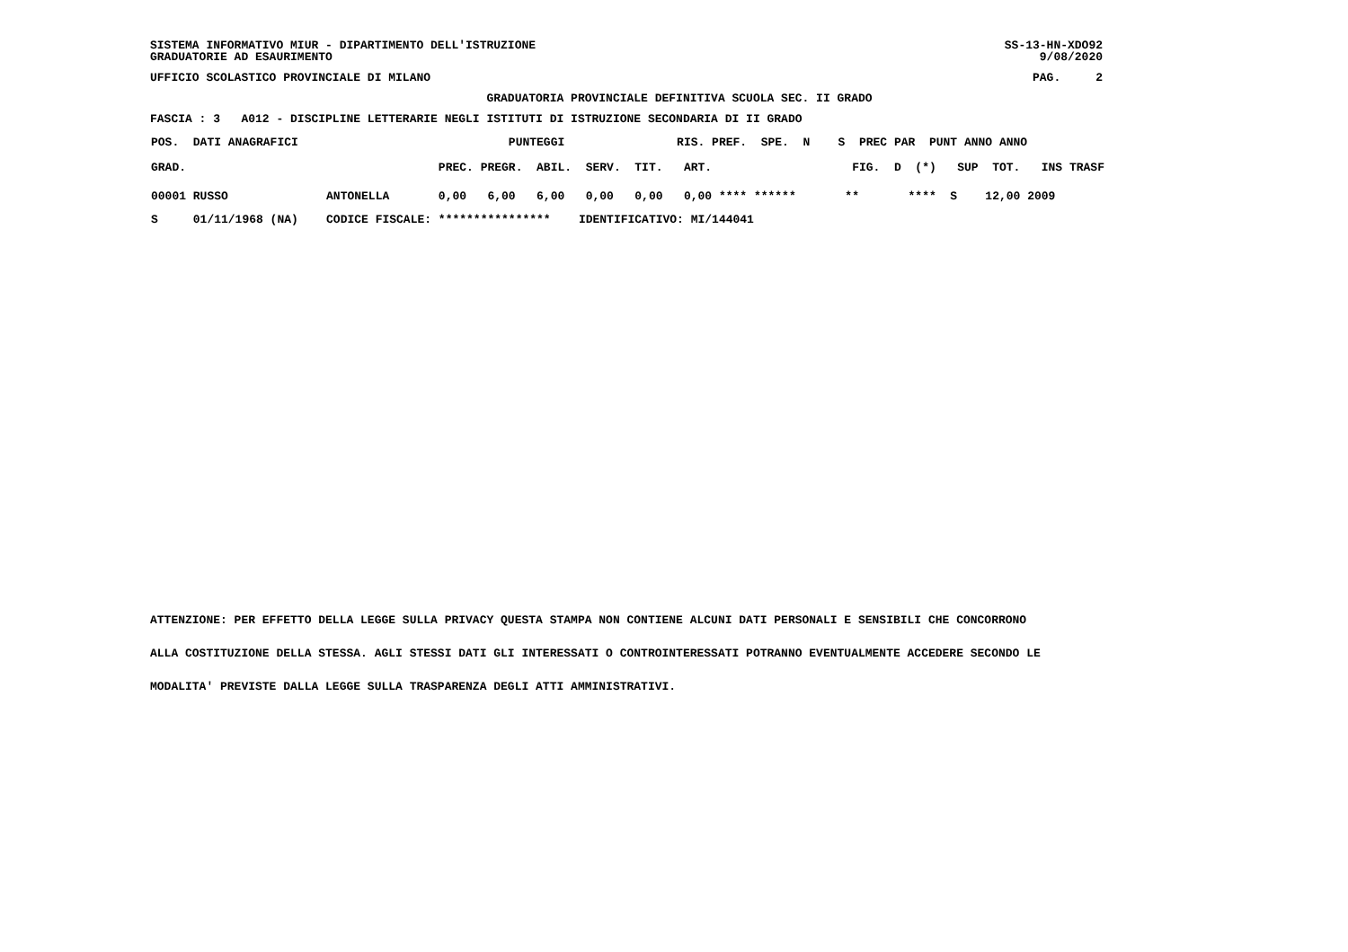SISTEMA INFORMATIVO MIUR - DIPARTIMENTO DELL'ISTRUZIONE
GRADUATORIE AD ESAURIMENTO
SS-13-HN-XDO92
     9/08/2020
UFFICIO SCOLASTICO PROVINCIALE DI MILANO
PAG.     2
                                                GRADUATORIA PROVINCIALE DEFINITIVA SCUOLA SEC. II GRADO
FASCIA : 3   A012 - DISCIPLINE LETTERARIE NEGLI ISTITUTI DI ISTRUZIONE SECONDARIA DI II GRADO
| POS. DATI ANAGRAFICI PUNTEGGI RIS. PREF. SPE. N S PREC PAR PUNT ANNO ANNO |
| GRAD. PREC. PREGR. ABIL. SERV. TIT. ART. FIG. D (*) SUP TOT. INS TRASF |
| 00001 RUSSO ANTONELLA 0,00 6,00 6,00 0,00 0,00 0,00 **** ****** ** **** S 12,00 2009 |
| S 01/11/1968 (NA) CODICE FISCALE: **************** IDENTIFICATIVO: MI/144041 |
ATTENZIONE: PER EFFETTO DELLA LEGGE SULLA PRIVACY QUESTA STAMPA NON CONTIENE ALCUNI DATI PERSONALI E SENSIBILI CHE CONCORRONO
ALLA COSTITUZIONE DELLA STESSA. AGLI STESSI DATI GLI INTERESSATI O CONTROINTERESSATI POTRANNO EVENTUALMENTE ACCEDERE SECONDO LE
MODALITA' PREVISTE DALLA LEGGE SULLA TRASPARENZA DEGLI ATTI AMMINISTRATIVI.